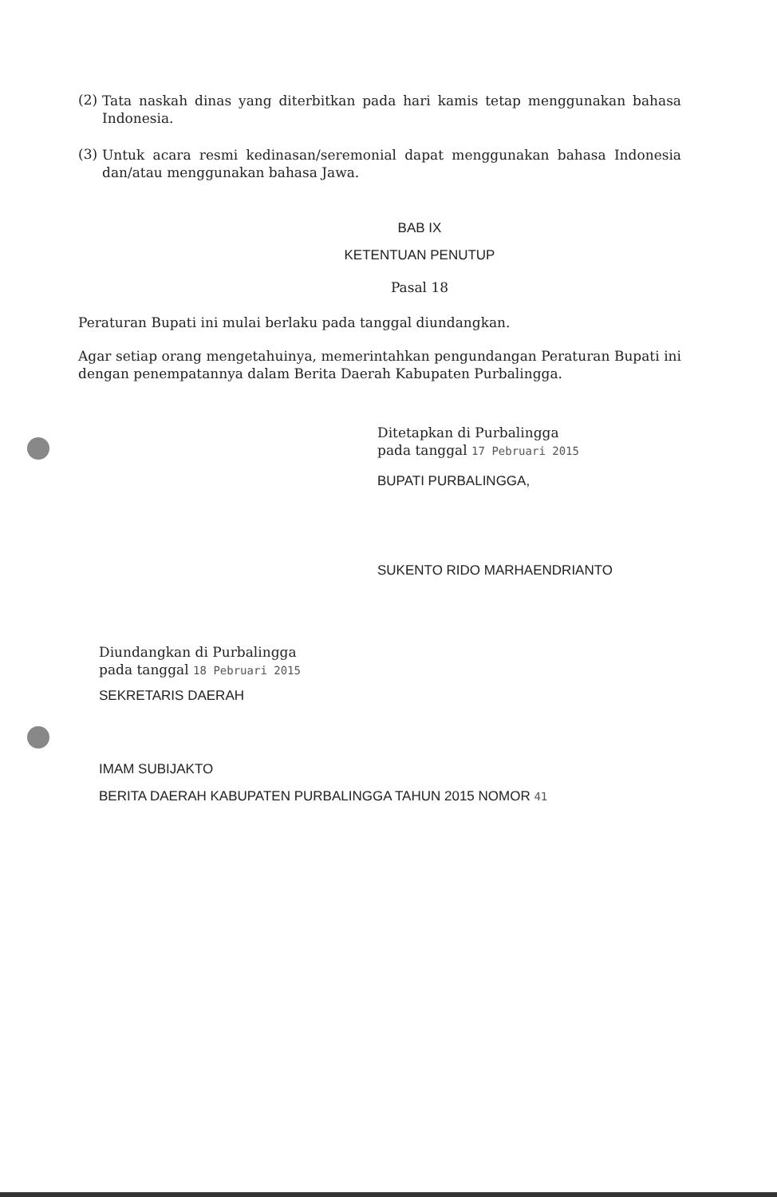(2)
Tata naskah dinas yang diterbitkan pada hari kamis tetap menggunakan bahasa Indonesia.
(3)
Untuk acara resmi kedinasan/seremonial dapat menggunakan bahasa Indonesia dan/atau menggunakan bahasa Jawa.
BAB IX
KETENTUAN PENUTUP
Pasal 18
Peraturan Bupati ini mulai berlaku pada tanggal diundangkan.
Agar setiap orang mengetahuinya, memerintahkan pengundangan Peraturan Bupati ini dengan penempatannya dalam Berita Daerah Kabupaten Purbalingga.
Ditetapkan di Purbalingga
pada tanggal 17 Pebruari 2015
BUPATI PURBALINGGA,
SUKENTO RIDO MARHAENDRIANTO
Diundangkan di Purbalingga
pada tanggal 18 Pebruari 2015
SEKRETARIS DAERAH
IMAM SUBIJAKTO
BERITA DAERAH KABUPATEN PURBALINGGA TAHUN 2015 NOMOR 41